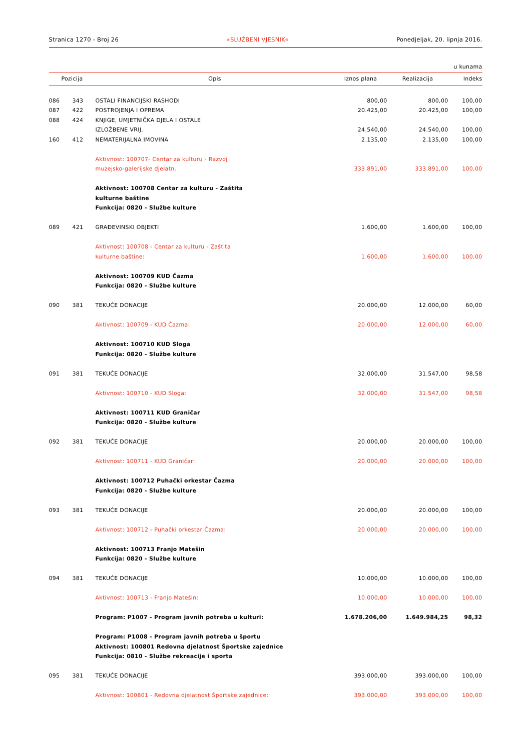Stranica 1270 - Broj 26 »SLUŽBENI VJESNIK« Ponedjeljak, 20. lipnja 2016.
u kunama
| Pozicija | | Opis | Iznos plana | Realizacija | Indeks |
| --- | --- | --- | --- | --- | --- |
| 086 | 343 | OSTALI FINANCIJSKI RASHODI | 800,00 | 800,00 | 100,00 |
| 087 | 422 | POSTROJENJA I OPREMA | 20.425,00 | 20.425,00 | 100,00 |
| 088 | 424 | KNJIGE, UMJETNIČKA DJELA I OSTALE IZLOŽBENE VRIJ. | 24.540,00 | 24.540,00 | 100,00 |
| 160 | 412 | NEMATERIJALNA IMOVINA | 2.135,00 | 2.135,00 | 100,00 |
| | | Aktivnost: 100707- Centar za kulturu - Razvoj muzejsko-galerijske djelatn. | 333.891,00 | 333.891,00 | 100,00 |
| | | Aktivnost: 100708 Centar za kulturu - Zaštita kulturne baštine Funkcija: 0820 - Službe kulture | | | |
| 089 | 421 | GRAĐEVINSKI OBJEKTI | 1.600,00 | 1.600,00 | 100,00 |
| | | Aktivnost: 100708 - Centar za kulturu - Zaštita kulturne baštine: | 1.600,00 | 1.600,00 | 100,00 |
| | | Aktivnost: 100709 KUD Čazma Funkcija: 0820 - Službe kulture | | | |
| 090 | 381 | TEKUĆE DONACIJE | 20.000,00 | 12.000,00 | 60,00 |
| | | Aktivnost: 100709 - KUD Čazma: | 20.000,00 | 12.000,00 | 60,00 |
| | | Aktivnost: 100710 KUD Sloga Funkcija: 0820 - Službe kulture | | | |
| 091 | 381 | TEKUĆE DONACIJE | 32.000,00 | 31.547,00 | 98,58 |
| | | Aktivnost: 100710 - KUD Sloga: | 32.000,00 | 31.547,00 | 98,58 |
| | | Aktivnost: 100711 KUD Graničar Funkcija: 0820 - Službe kulture | | | |
| 092 | 381 | TEKUĆE DONACIJE | 20.000,00 | 20.000,00 | 100,00 |
| | | Aktivnost: 100711 - KUD Graničar: | 20.000,00 | 20.000,00 | 100,00 |
| | | Aktivnost: 100712 Puhački orkestar Čazma Funkcija: 0820 - Službe kulture | | | |
| 093 | 381 | TEKUĆE DONACIJE | 20.000,00 | 20.000,00 | 100,00 |
| | | Aktivnost: 100712 - Puhački orkestar Čazma: | 20.000,00 | 20.000,00 | 100,00 |
| | | Aktivnost: 100713 Franjo Matešin Funkcija: 0820 - Službe kulture | | | |
| 094 | 381 | TEKUĆE DONACIJE | 10.000,00 | 10.000,00 | 100,00 |
| | | Aktivnost: 100713 - Franjo Matešin: | 10.000,00 | 10.000,00 | 100,00 |
| | | Program: P1007 - Program javnih potreba u kulturi: | 1.678.206,00 | 1.649.984,25 | 98,32 |
| | | Program: P1008 - Program javnih potreba u športu Aktivnost: 100801 Redovna djelatnost Športske zajednice Funkcija: 0810 - Službe rekreacije i sporta | | | |
| 095 | 381 | TEKUĆE DONACIJE | 393.000,00 | 393.000,00 | 100,00 |
| | | Aktivnost: 100801 - Redovna djelatnost Športske zajednice: | 393.000,00 | 393.000,00 | 100,00 |